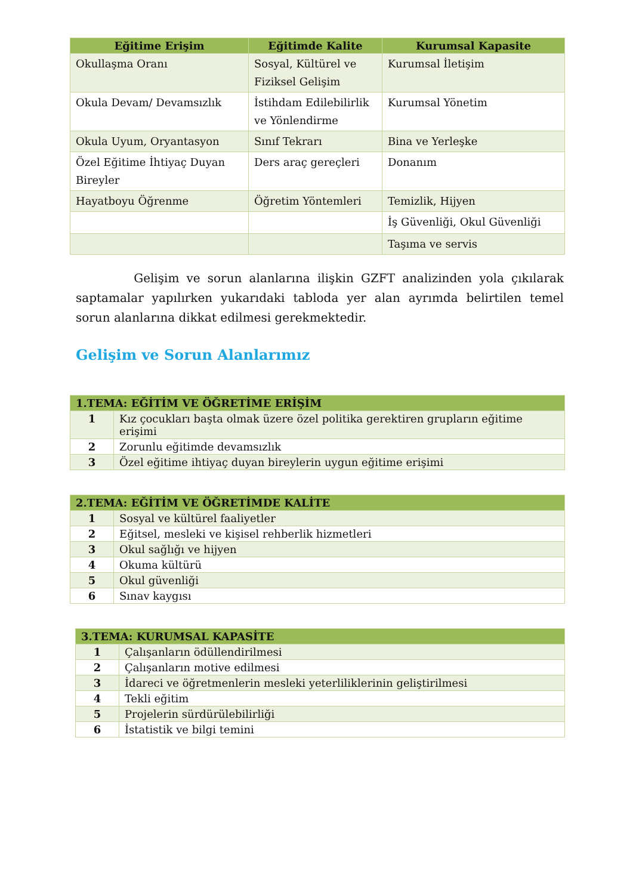| Eğitime Erişim | Eğitimde Kalite | Kurumsal Kapasite |
| --- | --- | --- |
| Okullaşma Oranı | Sosyal, Kültürel ve Fiziksel Gelişim | Kurumsal İletişim |
| Okula Devam/ Devamsızlık | İstihdam Edilebilirlik ve Yönlendirme | Kurumsal Yönetim |
| Okula Uyum, Oryantasyon | Sınıf Tekrarı | Bina ve Yerleşke |
| Özel Eğitime İhtiyaç Duyan Bireyler | Ders araç gereçleri | Donanım |
| Hayatboyu Öğrenme | Öğretim Yöntemleri | Temizlik, Hijyen |
| | | İş Güvenliği, Okul Güvenliği |
| | | Taşıma ve servis |
Gelişim ve sorun alanlarına ilişkin GZFT analizinden yola çıkılarak saptamalar yapılırken yukarıdaki tabloda yer alan ayrımda belirtilen temel sorun alanlarına dikkat edilmesi gerekmektedir.
Gelişim ve Sorun Alanlarımız
| 1.TEMA: EĞİTİM VE ÖĞRETİME ERİŞİM | |
| 1 | Kız çocukları başta olmak üzere özel politika gerektiren grupların eğitime erişimi |
| 2 | Zorunlu eğitimde devamsızlık |
| 3 | Özel eğitime ihtiyaç duyan bireylerin uygun eğitime erişimi |
| 2.TEMA: EĞİTİM VE ÖĞRETİMDE KALİTE | |
| 1 | Sosyal ve kültürel faaliyetler |
| 2 | Eğitsel, mesleki ve kişisel rehberlik hizmetleri |
| 3 | Okul sağlığı ve hijyen |
| 4 | Okuma kültürü |
| 5 | Okul güvenliği |
| 6 | Sınav kaygısı |
| 3.TEMA: KURUMSAL KAPASİTE | |
| 1 | Çalışanların ödüllendirilmesi |
| 2 | Çalışanların motive edilmesi |
| 3 | İdareci ve öğretmenlerin mesleki yeterliliklerinin geliştirilmesi |
| 4 | Tekli eğitim |
| 5 | Projelerin sürdürülebilirliği |
| 6 | İstatistik ve bilgi temini |